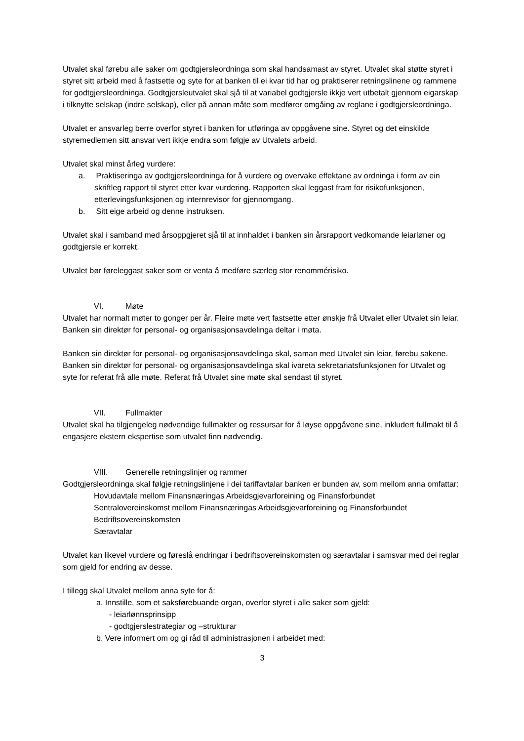Utvalet skal førebu alle saker om godtgjersleordninga som skal handsamast av styret. Utvalet skal støtte styret i styret sitt arbeid med å fastsette og syte for at banken til ei kvar tid har og praktiserer retningslinene og rammene for godtgjersleordninga. Godtgjersleutvalet skal sjå til at variabel godtgjersle ikkje vert utbetalt gjennom eigarskap i tilknytte selskap (indre selskap), eller på annan måte som medfører omgåing av reglane i godtgjersleordninga.
Utvalet er ansvarleg berre overfor styret i banken for utføringa av oppgåvene sine. Styret og det einskilde styremedlemen sitt ansvar vert ikkje endra som følgje av Utvalets arbeid.
Utvalet skal minst årleg vurdere:
a. Praktiseringa av godtgjersleordninga for å vurdere og overvake effektane av ordninga i form av ein skriftleg rapport til styret etter kvar vurdering. Rapporten skal leggast fram for risikofunksjonen, etterlevingsfunksjonen og internrevisor for gjennomgang.
b. Sitt eige arbeid og denne instruksen.
Utvalet skal i samband med årsoppgjeret sjå til at innhaldet i banken sin årsrapport vedkomande leiarløner og godtgjersle er korrekt.
Utvalet bør føreleggast saker som er venta å medføre særleg stor renommérisiko.
VI. Møte
Utvalet har normalt møter to gonger per år. Fleire møte vert fastsette etter ønskje frå Utvalet eller Utvalet sin leiar. Banken sin direktør for personal- og organisasjonsavdelinga deltar i møta.
Banken sin direktør for personal- og organisasjonsavdelinga skal, saman med Utvalet sin leiar, førebu sakene. Banken sin direktør for personal- og organisasjonsavdelinga skal ivareta sekretariatsfunksjonen for Utvalet og syte for referat frå alle møte. Referat frå Utvalet sine møte skal sendast til styret.
VII. Fullmakter
Utvalet skal ha tilgjengeleg nødvendige fullmakter og ressursar for å løyse oppgåvene sine, inkludert fullmakt til å engasjere ekstern ekspertise som utvalet finn nødvendig.
VIII. Generelle retningslinjer og rammer
Godtgjersleordninga skal følgje retningslinjene i dei tariffavtalar banken er bunden av, som mellom anna omfattar:
Hovudavtale mellom Finansnæringas Arbeidsgjevarforeining og Finansforbundet
Sentralovereinskomst mellom Finansnæringas Arbeidsgjevarforeining og Finansforbundet
Bedriftsovereinskomsten
Særavtalar
Utvalet kan likevel vurdere og føreslå endringar i bedriftsovereinskomsten og særavtalar i samsvar med dei reglar som gjeld for endring av desse.
I tillegg skal Utvalet mellom anna syte for å:
a. Innstille, som et saksførebuande organ, overfor styret i alle saker som gjeld:
- leiarlønnsprinsipp
- godtgjerslestrategiar og –strukturar
b. Vere informert om og gi råd til administrasjonen i arbeidet med:
3